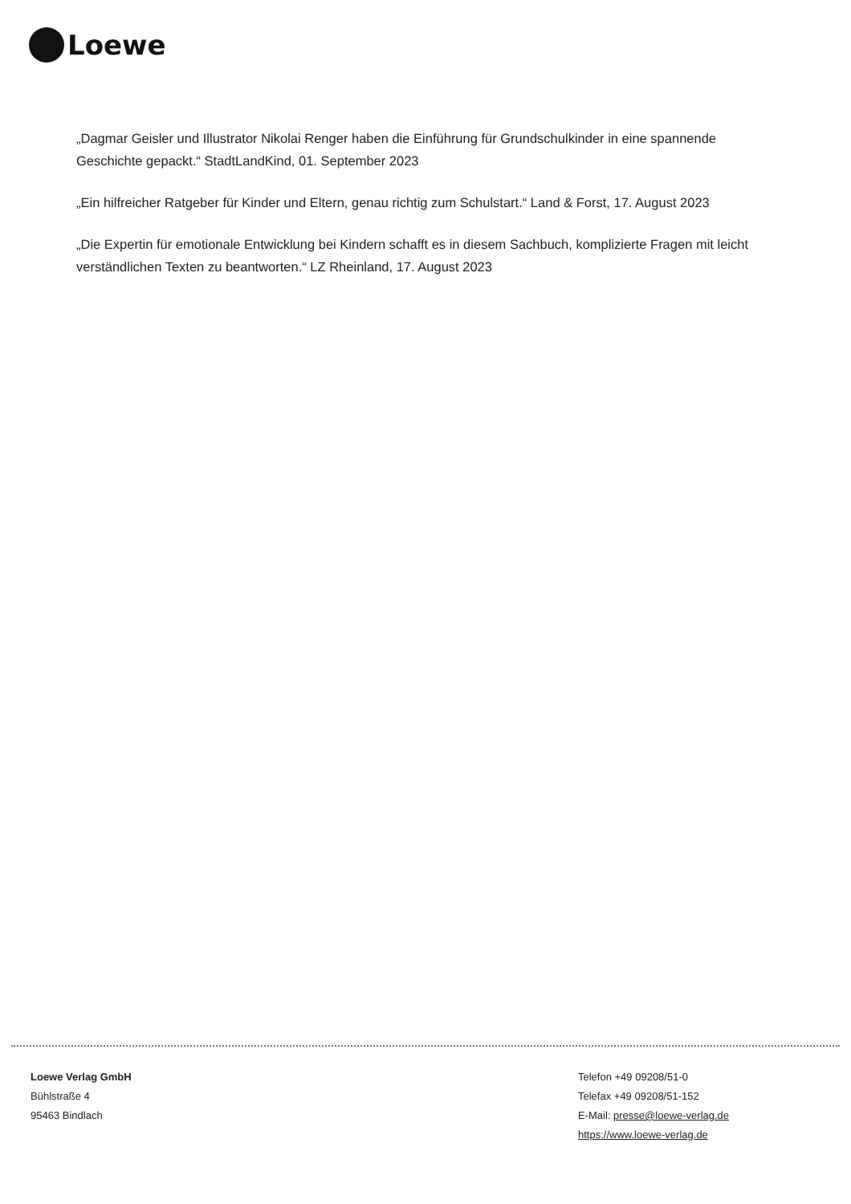Loewe
„Dagmar Geisler und Illustrator Nikolai Renger haben die Einführung für Grundschulkinder in eine spannende Geschichte gepackt.“ StadtLandKind, 01. September 2023
„Ein hilfreicher Ratgeber für Kinder und Eltern, genau richtig zum Schulstart.“ Land & Forst, 17. August 2023
„Die Expertin für emotionale Entwicklung bei Kindern schafft es in diesem Sachbuch, komplizierte Fragen mit leicht verständlichen Texten zu beantworten.“ LZ Rheinland, 17. August 2023
Loewe Verlag GmbH
Bühlstraße 4
95463 Bindlach
Telefon +49 09208/51-0
Telefax +49 09208/51-152
E-Mail: presse@loewe-verlag.de
https://www.loewe-verlag.de